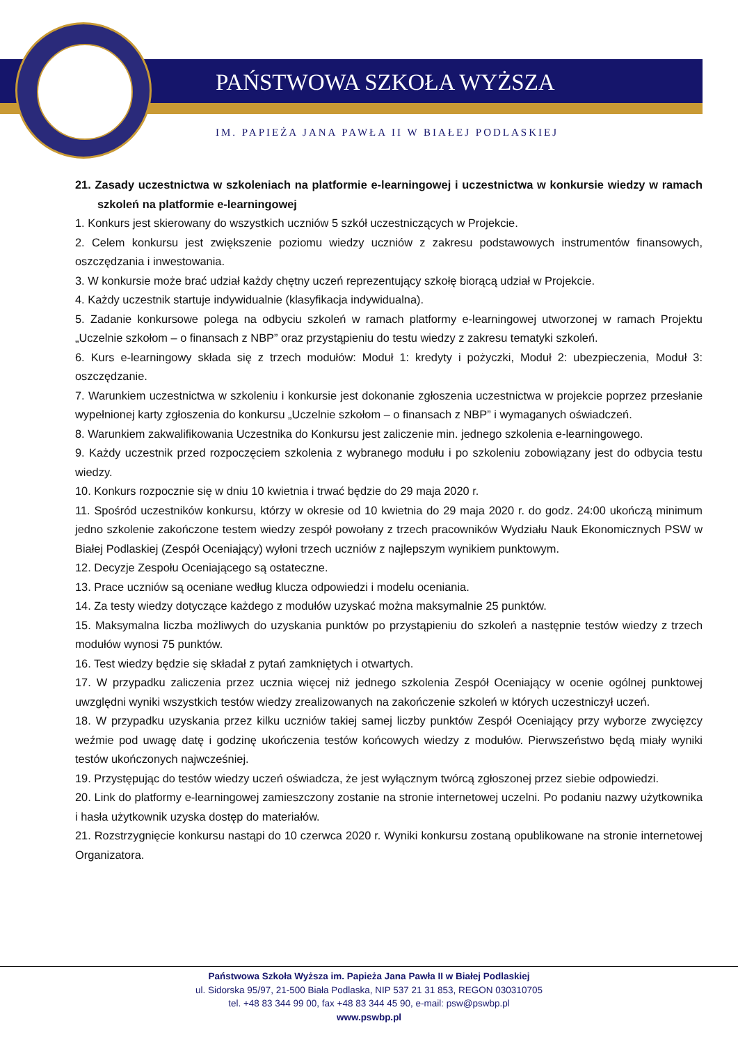PAŃSTWOWA SZKOŁA WYŻSZA
IM. PAPIEŻA JANA PAWŁA II W BIAŁEJ PODLASKIEJ
21. Zasady uczestnictwa w szkoleniach na platformie e-learningowej i uczestnictwa w konkursie wiedzy w ramach szkoleń na platformie e-learningowej
1. Konkurs jest skierowany do wszystkich uczniów 5 szkół uczestniczących w Projekcie.
2. Celem konkursu jest zwiększenie poziomu wiedzy uczniów z zakresu podstawowych instrumentów finansowych, oszczędzania i inwestowania.
3. W konkursie może brać udział każdy chętny uczeń reprezentujący szkołę biorącą udział w Projekcie.
4. Każdy uczestnik startuje indywidualnie (klasyfikacja indywidualna).
5. Zadanie konkursowe polega na odbyciu szkoleń w ramach platformy e-learningowej utworzonej w ramach Projektu „Uczelnie szkołom – o finansach z NBP” oraz przystąpieniu do testu wiedzy z zakresu tematyki szkoleń.
6. Kurs e-learningowy składa się z trzech modułów: Moduł 1: kredyty i pożyczki, Moduł 2: ubezpieczenia, Moduł 3: oszczędzanie.
7. Warunkiem uczestnictwa w szkoleniu i konkursie jest dokonanie zgłoszenia uczestnictwa w projekcie poprzez przesłanie wypełnionej karty zgłoszenia do konkursu „Uczelnie szkołom – o finansach z NBP” i wymaganych oświadczeń.
8. Warunkiem zakwalifikowania Uczestnika do Konkursu jest zaliczenie min. jednego szkolenia e-learningowego.
9. Każdy uczestnik przed rozpoczęciem szkolenia z wybranego modułu i po szkoleniu zobowiązany jest do odbycia testu wiedzy.
10. Konkurs rozpocznie się w dniu 10 kwietnia i trwać będzie do 29 maja 2020 r.
11. Spośród uczestników konkursu, którzy w okresie od 10 kwietnia do 29 maja 2020 r. do godz. 24:00 ukończą minimum jedno szkolenie zakończone testem wiedzy zespół powołany z trzech pracowników Wydziału Nauk Ekonomicznych PSW w Białej Podlaskiej (Zespół Oceniający) wyłoni trzech uczniów z najlepszym wynikiem punktowym.
12. Decyzje Zespołu Oceniającego są ostateczne.
13. Prace uczniów są oceniane według klucza odpowiedzi i modelu oceniania.
14. Za testy wiedzy dotyczące każdego z modułów uzyskać można maksymalnie 25 punktów.
15. Maksymalna liczba możliwych do uzyskania punktów po przystąpieniu do szkoleń a następnie testów wiedzy z trzech modułów wynosi 75 punktów.
16. Test wiedzy będzie się składał z pytań zamkniętych i otwartych.
17. W przypadku zaliczenia przez ucznia więcej niż jednego szkolenia Zespół Oceniający w ocenie ogólnej punktowej uwzględni wyniki wszystkich testów wiedzy zrealizowanych na zakończenie szkoleń w których uczestniczył uczeń.
18. W przypadku uzyskania przez kilku uczniów takiej samej liczby punktów Zespół Oceniający przy wyborze zwycięzcy weźmie pod uwagę datę i godzinę ukończenia testów końcowych wiedzy z modułów. Pierwszeństwo będą miały wyniki testów ukończonych najwcześniej.
19. Przystępując do testów wiedzy uczeń oświadcza, że jest wyłącznym twórcą zgłoszonej przez siebie odpowiedzi.
20. Link do platformy e-learningowej zamieszczony zostanie na stronie internetowej uczelni. Po podaniu nazwy użytkownika i hasła użytkownik uzyska dostęp do materiałów.
21. Rozstrzygnięcie konkursu nastąpi do 10 czerwca 2020 r. Wyniki konkursu zostaną opublikowane na stronie internetowej Organizatora.
Państwowa Szkoła Wyższa im. Papieża Jana Pawła II w Białej Podlaskiej
ul. Sidorska 95/97, 21-500 Biała Podlaska, NIP 537 21 31 853, REGON 030310705
tel. +48 83 344 99 00, fax +48 83 344 45 90, e-mail: psw@pswbp.pl
www.pswbp.pl